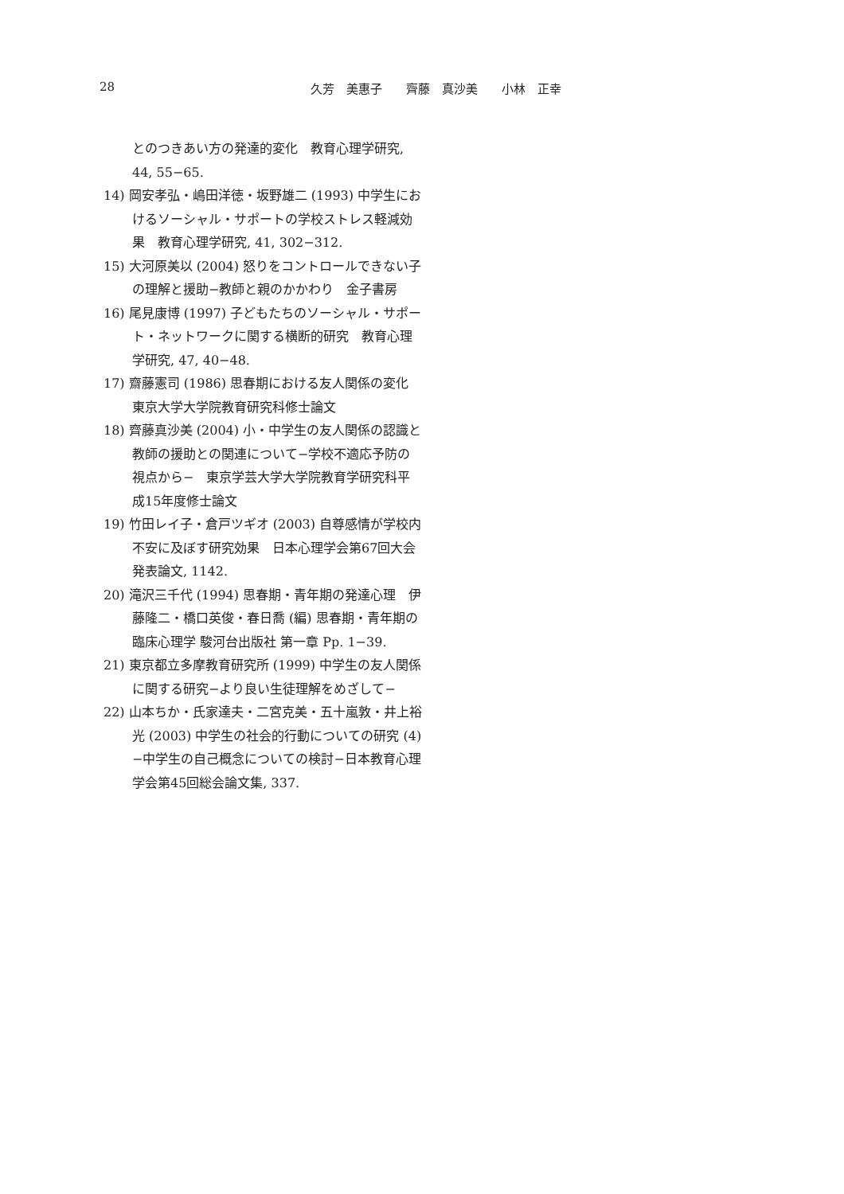28 久芳　美惠子　　齊藤　真沙美　　小林　正幸
とのつきあい方の発達的変化　教育心理学研究, 44, 55−65.
14) 岡安孝弘・嶋田洋徳・坂野雄二 (1993) 中学生におけるソーシャル・サポートの学校ストレス軽減効果　教育心理学研究, 41, 302−312.
15) 大河原美以 (2004) 怒りをコントロールできない子の理解と援助−教師と親のかかわり　金子書房
16) 尾見康博 (1997) 子どもたちのソーシャル・サポート・ネットワークに関する横断的研究　教育心理学研究, 47, 40−48.
17) 齋藤憲司 (1986) 思春期における友人関係の変化　東京大学大学院教育研究科修士論文
18) 齊藤真沙美 (2004) 小・中学生の友人関係の認識と教師の援助との関連について−学校不適応予防の視点から−　東京学芸大学大学院教育学研究科平成15年度修士論文
19) 竹田レイ子・倉戸ツギオ (2003) 自尊感情が学校内不安に及ぼす研究効果　日本心理学会第67回大会発表論文, 1142.
20) 滝沢三千代 (1994) 思春期・青年期の発達心理　伊藤隆二・橋口英俊・春日喬 (編) 思春期・青年期の臨床心理学 駿河台出版社 第一章 Pp. 1−39.
21) 東京都立多摩教育研究所 (1999) 中学生の友人関係に関する研究−より良い生徒理解をめざして−
22) 山本ちか・氏家達夫・二宮克美・五十嵐敦・井上裕光 (2003) 中学生の社会的行動についての研究 (4) −中学生の自己概念についての検討−日本教育心理学会第45回総会論文集, 337.